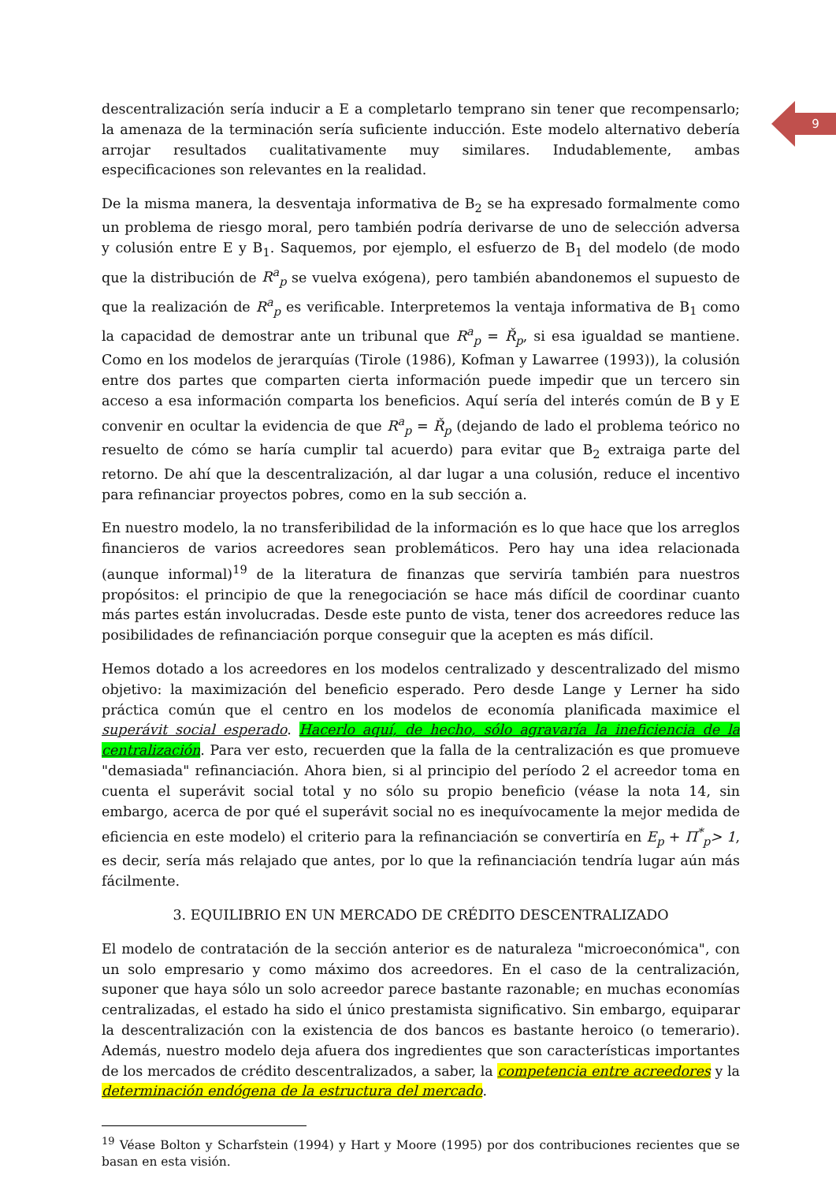9
descentralización sería inducir a E a completarlo temprano sin tener que recompensarlo; la amenaza de la terminación sería suficiente inducción. Este modelo alternativo debería arrojar resultados cualitativamente muy similares. Indudablemente, ambas especificaciones son relevantes en la realidad.
De la misma manera, la desventaja informativa de B<sub>2</sub> se ha expresado formalmente como un problema de riesgo moral, pero también podría derivarse de uno de selección adversa y colusión entre E y B<sub>1</sub>. Saquemos, por ejemplo, el esfuerzo de B<sub>1</sub> del modelo (de modo que la distribución de R<sup>a</sup><sub>p</sub> se vuelva exógena), pero también abandonemos el supuesto de que la realización de R<sup>a</sup><sub>p</sub> es verificable. Interpretemos la ventaja informativa de B<sub>1</sub> como la capacidad de demostrar ante un tribunal que R<sup>a</sup><sub>p</sub> = Ř<sub>p</sub>, si esa igualdad se mantiene. Como en los modelos de jerarquías (Tirole (1986), Kofman y Lawarree (1993)), la colusión entre dos partes que comparten cierta información puede impedir que un tercero sin acceso a esa información comparta los beneficios. Aquí sería del interés común de B y E convenir en ocultar la evidencia de que R<sup>a</sup><sub>p</sub> = Ř<sub>p</sub> (dejando de lado el problema teórico no resuelto de cómo se haría cumplir tal acuerdo) para evitar que B<sub>2</sub> extraiga parte del retorno. De ahí que la descentralización, al dar lugar a una colusión, reduce el incentivo para refinanciar proyectos pobres, como en la sub sección a.
En nuestro modelo, la no transferibilidad de la información es lo que hace que los arreglos financieros de varios acreedores sean problemáticos. Pero hay una idea relacionada (aunque informal)<sup>19</sup> de la literatura de finanzas que serviría también para nuestros propósitos: el principio de que la renegociación se hace más difícil de coordinar cuanto más partes están involucradas. Desde este punto de vista, tener dos acreedores reduce las posibilidades de refinanciación porque conseguir que la acepten es más difícil.
Hemos dotado a los acreedores en los modelos centralizado y descentralizado del mismo objetivo: la maximización del beneficio esperado. Pero desde Lange y Lerner ha sido práctica común que el centro en los modelos de economía planificada maximice el superávit social esperado. Hacerlo aquí, de hecho, sólo agravaría la ineficiencia de la centralización. Para ver esto, recuerden que la falla de la centralización es que promueve "demasiada" refinanciación. Ahora bien, si al principio del período 2 el acreedor toma en cuenta el superávit social total y no sólo su propio beneficio (véase la nota 14, sin embargo, acerca de por qué el superávit social no es inequívocamente la mejor medida de eficiencia en este modelo) el criterio para la refinanciación se convertiría en E<sub>p</sub> + Π<sup>*</sup><sub>p</sub>> 1, es decir, sería más relajado que antes, por lo que la refinanciación tendría lugar aún más fácilmente.
3. EQUILIBRIO EN UN MERCADO DE CRÉDITO DESCENTRALIZADO
El modelo de contratación de la sección anterior es de naturaleza "microeconómica", con un solo empresario y como máximo dos acreedores. En el caso de la centralización, suponer que haya sólo un solo acreedor parece bastante razonable; en muchas economías centralizadas, el estado ha sido el único prestamista significativo. Sin embargo, equiparar la descentralización con la existencia de dos bancos es bastante heroico (o temerario). Además, nuestro modelo deja afuera dos ingredientes que son características importantes de los mercados de crédito descentralizados, a saber, la competencia entre acreedores y la determinación endógena de la estructura del mercado.
<sup>19</sup> Véase Bolton y Scharfstein (1994) y Hart y Moore (1995) por dos contribuciones recientes que se basan en esta visión.